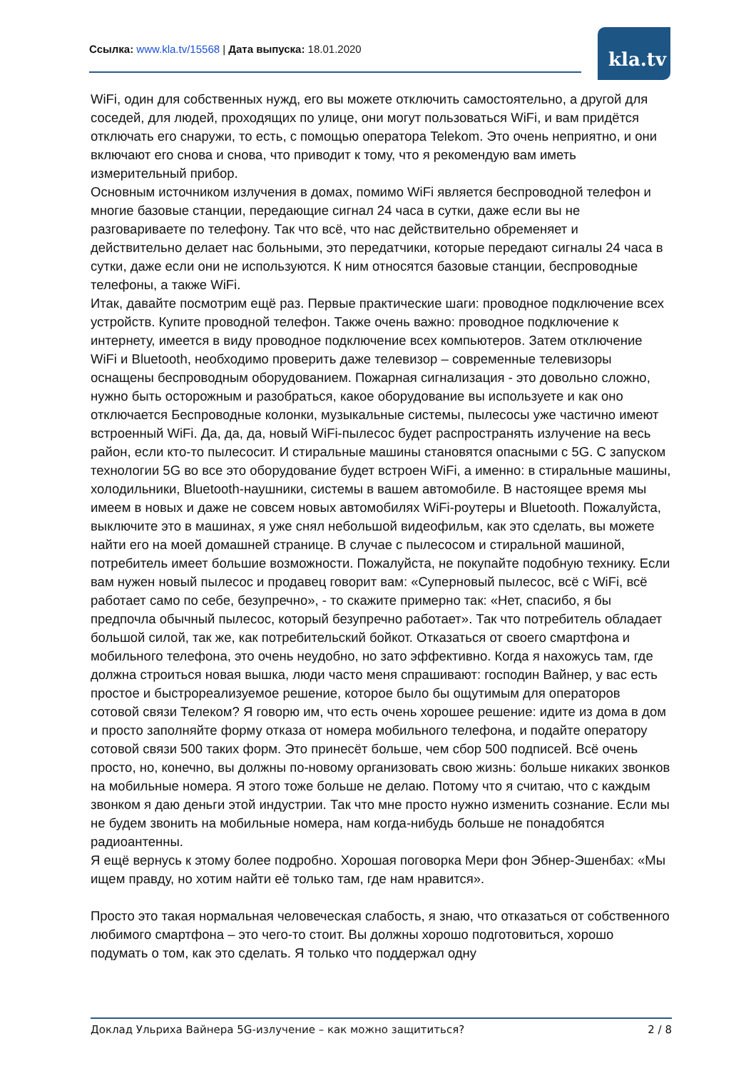Ссылка: www.kla.tv/15568 | Дата выпуска: 18.01.2020 kla.tv
WiFi, один для собственных нужд, его вы можете отключить самостоятельно, а другой для соседей, для людей, проходящих по улице, они могут пользоваться WiFi, и вам придётся отключать его снаружи, то есть, с помощью оператора Telekom. Это очень неприятно, и они включают его снова и снова, что приводит к тому, что я рекомендую вам иметь измерительный прибор.
Основным источником излучения в домах, помимо WiFi является беспроводной телефон и многие базовые станции, передающие сигнал 24 часа в сутки, даже если вы не разговариваете по телефону. Так что всё, что нас действительно обременяет и действительно делает нас больными, это передатчики, которые передают сигналы 24 часа в сутки, даже если они не используются. К ним относятся базовые станции, беспроводные телефоны, а также WiFi.
Итак, давайте посмотрим ещё раз. Первые практические шаги: проводное подключение всех устройств. Купите проводной телефон. Также очень важно: проводное подключение к интернету, имеется в виду проводное подключение всех компьютеров. Затем отключение WiFi и Bluetooth, необходимо проверить даже телевизор – современные телевизоры оснащены беспроводным оборудованием. Пожарная сигнализация - это довольно сложно, нужно быть осторожным и разобраться, какое оборудование вы используете и как оно отключается Беспроводные колонки, музыкальные системы, пылесосы уже частично имеют встроенный WiFi. Да, да, да, новый WiFi-пылесос будет распространять излучение на весь район, если кто-то пылесосит. И стиральные машины становятся опасными с 5G. С запуском технологии 5G во все это оборудование будет встроен WiFi, а именно: в стиральные машины, холодильники, Bluetooth-наушники, системы в вашем автомобиле. В настоящее время мы имеем в новых и даже не совсем новых автомобилях WiFi-роутеры и Bluetooth. Пожалуйста, выключите это в машинах, я уже снял небольшой видеофильм, как это сделать, вы можете найти его на моей домашней странице. В случае с пылесосом и стиральной машиной, потребитель имеет большие возможности. Пожалуйста, не покупайте подобную технику. Если вам нужен новый пылесос и продавец говорит вам: «Суперновый пылесос, всё с WiFi, всё работает само по себе, безупречно», - то скажите примерно так: «Нет, спасибо, я бы предпочла обычный пылесос, который безупречно работает». Так что потребитель обладает большой силой, так же, как потребительский бойкот. Отказаться от своего смартфона и мобильного телефона, это очень неудобно, но зато эффективно. Когда я нахожусь там, где должна строиться новая вышка, люди часто меня спрашивают: господин Вайнер, у вас есть простое и быстрореализуемое решение, которое было бы ощутимым для операторов сотовой связи Телеком? Я говорю им, что есть очень хорошее решение: идите из дома в дом и просто заполняйте форму отказа от номера мобильного телефона, и подайте оператору сотовой связи 500 таких форм. Это принесёт больше, чем сбор 500 подписей. Всё очень просто, но, конечно, вы должны по-новому организовать свою жизнь: больше никаких звонков на мобильные номера. Я этого тоже больше не делаю. Потому что я считаю, что с каждым звонком я даю деньги этой индустрии. Так что мне просто нужно изменить сознание. Если мы не будем звонить на мобильные номера, нам когда-нибудь больше не понадобятся радиоантенны.
Я ещё вернусь к этому более подробно. Хорошая поговорка Мери фон Эбнер-Эшенбах: «Мы ищем правду, но хотим найти её только там, где нам нравится».
Просто это такая нормальная человеческая слабость, я знаю, что отказаться от собственного любимого смартфона – это чего-то стоит. Вы должны хорошо подготовиться, хорошо подумать о том, как это сделать. Я только что поддержал одну
Доклад Ульриха Вайнера 5G-излучение – как можно защититься? 2 / 8